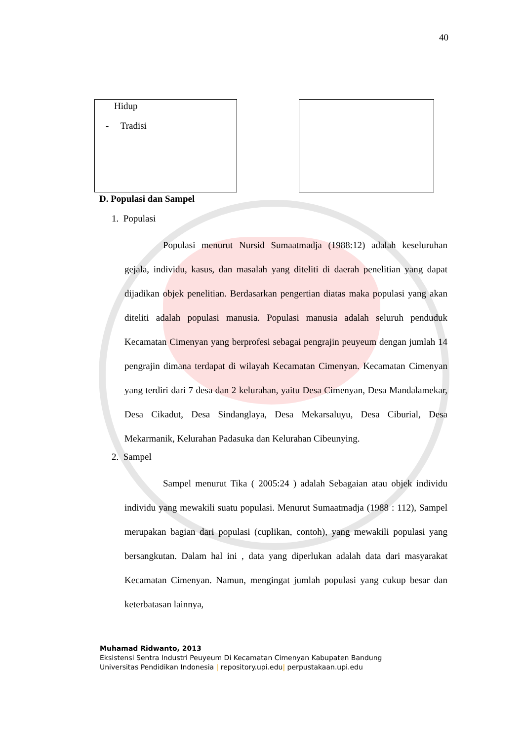40
Hidup
- Tradisi
D. Populasi dan Sampel
1. Populasi
Populasi menurut Nursid Sumaatmadja (1988:12) adalah keseluruhan gejala, individu, kasus, dan masalah yang diteliti di daerah penelitian yang dapat dijadikan objek penelitian. Berdasarkan pengertian diatas maka populasi yang akan diteliti adalah populasi manusia. Populasi manusia adalah seluruh penduduk Kecamatan Cimenyan yang berprofesi sebagai pengrajin peuyeum dengan jumlah 14 pengrajin dimana terdapat di wilayah Kecamatan Cimenyan. Kecamatan Cimenyan yang terdiri dari 7 desa dan 2 kelurahan, yaitu Desa Cimenyan, Desa Mandalamekar, Desa Cikadut, Desa Sindanglaya, Desa Mekarsaluyu, Desa Ciburial, Desa Mekarmanik, Kelurahan Padasuka dan Kelurahan Cibeunying.
2. Sampel
Sampel menurut Tika ( 2005:24 ) adalah Sebagaian atau objek individu individu yang mewakili suatu populasi. Menurut Sumaatmadja (1988 : 112), Sampel merupakan bagian dari populasi (cuplikan, contoh), yang mewakili populasi yang bersangkutan. Dalam hal ini , data yang diperlukan adalah data dari masyarakat Kecamatan Cimenyan. Namun, mengingat jumlah populasi yang cukup besar dan keterbatasan lainnya,
Muhamad Ridwanto, 2013
Eksistensi Sentra Industri Peuyeum Di Kecamatan Cimenyan Kabupaten Bandung
Universitas Pendidikan Indonesia | repository.upi.edu| perpustakaan.upi.edu